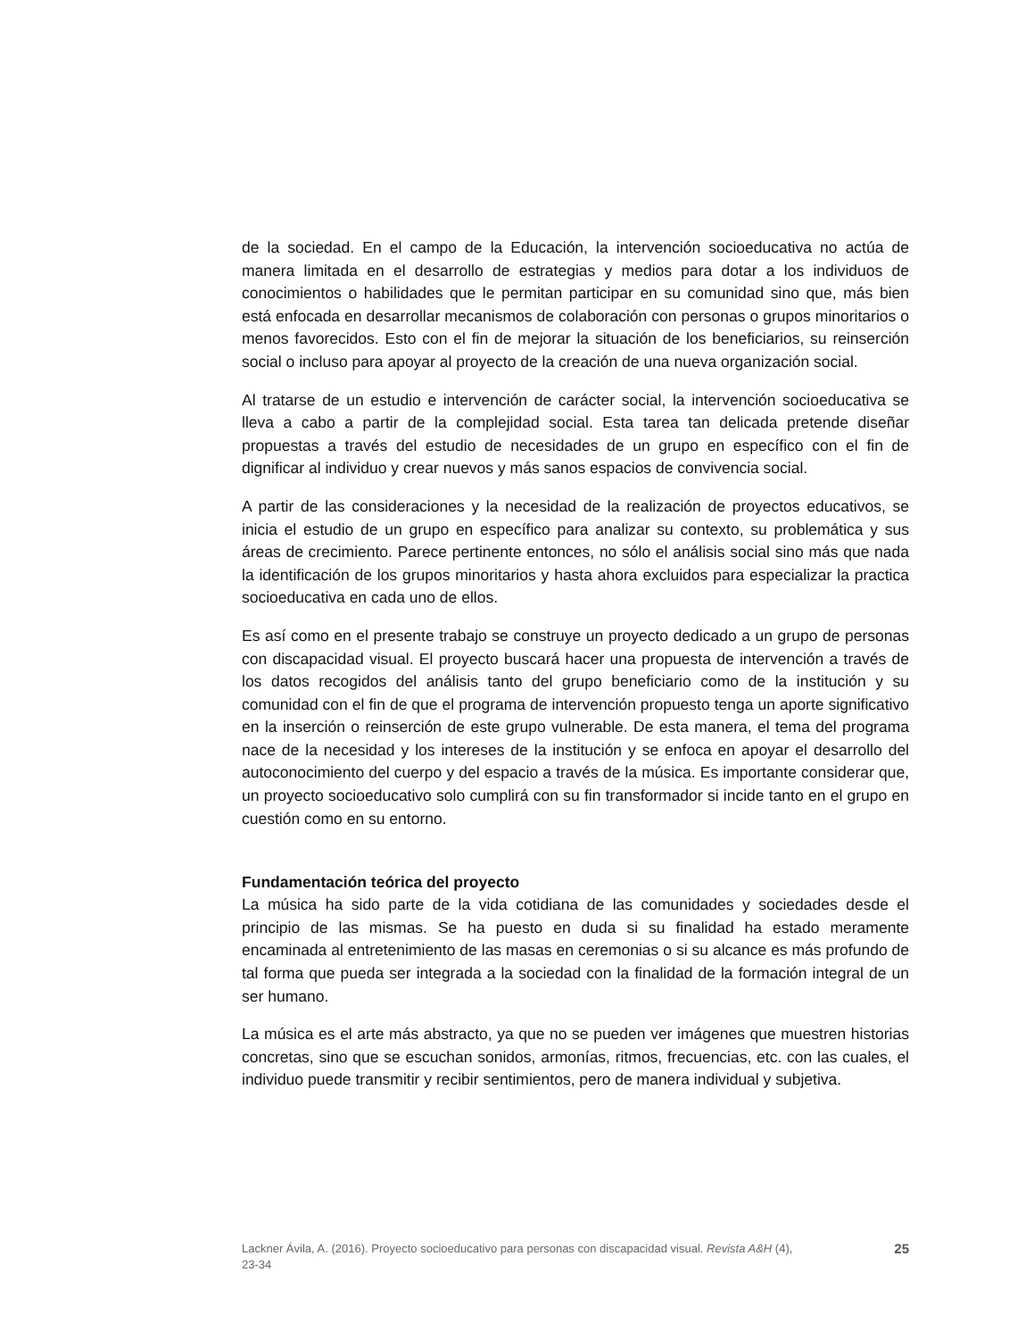de la sociedad. En el campo de la Educación, la intervención socioeducativa no actúa de manera limitada en el desarrollo de estrategias y medios para dotar a los individuos de conocimientos o habilidades que le permitan participar en su comunidad sino que, más bien está enfocada en desarrollar mecanismos de colaboración con personas o grupos minoritarios o menos favorecidos. Esto con el fin de mejorar la situación de los beneficiarios, su reinserción social o incluso para apoyar al proyecto de la creación de una nueva organización social.
Al tratarse de un estudio e intervención de carácter social, la intervención socioeducativa se lleva a cabo a partir de la complejidad social. Esta tarea tan delicada pretende diseñar propuestas a través del estudio de necesidades de un grupo en específico con el fin de dignificar al individuo y crear nuevos y más sanos espacios de convivencia social.
A partir de las consideraciones y la necesidad de la realización de proyectos educativos, se inicia el estudio de un grupo en específico para analizar su contexto, su problemática y sus áreas de crecimiento. Parece pertinente entonces, no sólo el análisis social sino más que nada la identificación de los grupos minoritarios y hasta ahora excluidos para especializar la practica socioeducativa en cada uno de ellos.
Es así como en el presente trabajo se construye un proyecto dedicado a un grupo de personas con discapacidad visual. El proyecto buscará hacer una propuesta de intervención a través de los datos recogidos del análisis tanto del grupo beneficiario como de la institución y su comunidad con el fin de que el programa de intervención propuesto tenga un aporte significativo en la inserción o reinserción de este grupo vulnerable. De esta manera, el tema del programa nace de la necesidad y los intereses de la institución y se enfoca en apoyar el desarrollo del autoconocimiento del cuerpo y del espacio a través de la música. Es importante considerar que, un proyecto socioeducativo solo cumplirá con su fin transformador si incide tanto en el grupo en cuestión como en su entorno.
Fundamentación teórica del proyecto
La música ha sido parte de la vida cotidiana de las comunidades y sociedades desde el principio de las mismas. Se ha puesto en duda si su finalidad ha estado meramente encaminada al entretenimiento de las masas en ceremonias o si su alcance es más profundo de tal forma que pueda ser integrada a la sociedad con la finalidad de la formación integral de un ser humano.
La música es el arte más abstracto, ya que no se pueden ver imágenes que muestren historias concretas, sino que se escuchan sonidos, armonías, ritmos, frecuencias, etc. con las cuales, el individuo puede transmitir y recibir sentimientos, pero de manera individual y subjetiva.
Lackner Ávila, A. (2016). Proyecto socioeducativo para personas con discapacidad visual. Revista A&H (4), 23-34
25